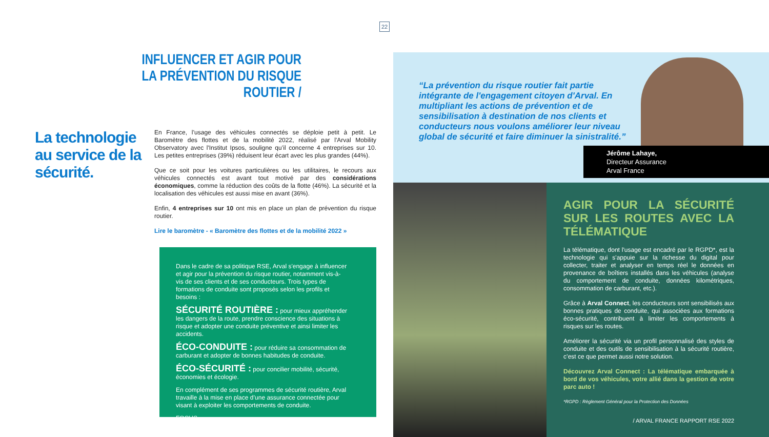22
INFLUENCER ET AGIR POUR
LA PRÉVENTION DU RISQUE ROUTIER /
La technologie au service de la sécurité.
En France, l’usage des véhicules connectés se déploie petit à petit. Le Baromètre des flottes et de la mobilité 2022, réalisé par l'Arval Mobility Observatory avec l'Institut Ipsos, souligne qu’il concerne 4 entreprises sur 10. Les petites entreprises (39%) réduisent leur écart avec les plus grandes (44%).
Que ce soit pour les voitures particulières ou les utilitaires, le recours aux véhicules connectés est avant tout motivé par des considérations économiques, comme la réduction des coûts de la flotte (46%). La sécurité et la localisation des véhicules est aussi mise en avant (36%).
Enfin, 4 entreprises sur 10 ont mis en place un plan de prévention du risque routier.
Lire le baromètre - « Baromètre des flottes et de la mobilité 2022 »
Dans le cadre de sa politique RSE, Arval s'engage à influencer et agir pour la prévention du risque routier, notamment vis-à-vis de ses clients et de ses conducteurs. Trois types de formations de conduite sont proposés selon les profils et besoins :
SÉCURITÉ ROUTIÈRE : pour mieux appréhender les dangers de la route, prendre conscience des situations à risque et adopter une conduite préventive et ainsi limiter les accidents.
ÉCO-CONDUITE : pour réduire sa consommation de carburant et adopter de bonnes habitudes de conduite.
ÉCO-SÉCURITÉ : pour concilier mobilité, sécurité, économies et écologie.
En complément de ses programmes de sécurité routière, Arval travaille à la mise en place d’une assurance connectée pour visant à exploiter les comportements de conduite.
FOCUS
“La prévention du risque routier fait partie intégrante de l'engagement citoyen d'Arval. En multipliant les actions de prévention et de sensibilisation à destination de nos clients et conducteurs nous voulons améliorer leur niveau global de sécurité et faire diminuer la sinistralité.”
Jérôme Lahaye,
Directeur Assurance
Arval France
AGIR POUR LA SÉCURITÉ SUR LES ROUTES AVEC LA TÉLÉMATIQUE
La télématique, dont l'usage est encadré par le RGPD*, est la technologie qui s'appuie sur la richesse du digital pour collecter, traiter et analyser en temps réel le données en provenance de boîtiers installés dans les véhicules (analyse du comportement de conduite, données kilométriques, consommation de carburant, etc.).
Grâce à Arval Connect, les conducteurs sont sensibilisés aux bonnes pratiques de conduite, qui associées aux formations éco-sécurité, contribuent à limiter les comportements à risques sur les routes.
Améliorer la sécurité via un profil personnalisé des styles de conduite et des outils de sensibilisation à la sécurité routière, c’est ce que permet aussi notre solution.
Découvrez Arval Connect : La télématique embarquée à bord de vos véhicules, votre allié dans la gestion de votre parc auto !
*RGPD : Règlement Général pour la Protection des Données
/ ARVAL FRANCE RAPPORT RSE 2022